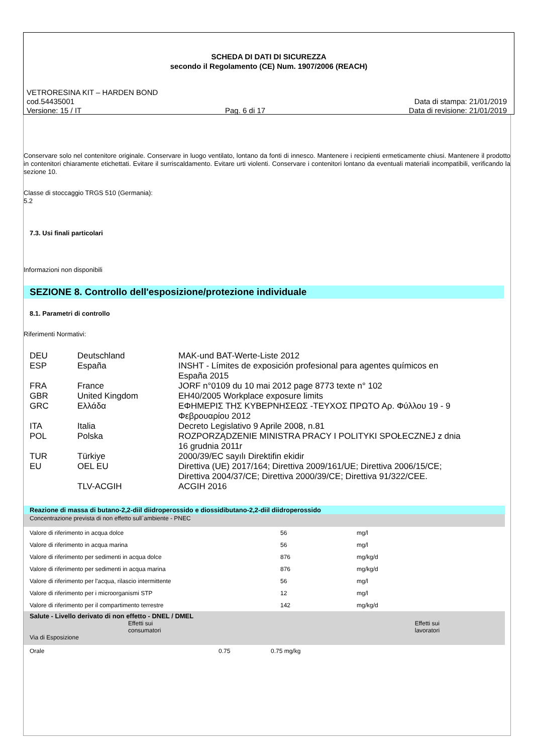SCHEDA DI DATI DI SICUREZZA
secondo il Regolamento (CE) Num. 1907/2006 (REACH)
VETRORESINA KIT – HARDEN BOND
cod.54435001 Data di stampa: 21/01/2019
Versione: 15 / IT Pag. 6 di 17 Data di revisione: 21/01/2019
Conservare solo nel contenitore originale. Conservare in luogo ventilato, lontano da fonti di innesco. Mantenere i recipienti ermeticamente chiusi. Mantenere il prodotto in contenitori chiaramente etichettati. Evitare il surriscaldamento. Evitare urti violenti. Conservare i contenitori lontano da eventuali materiali incompatibili, verificando la sezione 10.
Classe di stoccaggio TRGS 510 (Germania):
5.2
7.3. Usi finali particolari
Informazioni non disponibili
SEZIONE 8. Controllo dell'esposizione/protezione individuale
8.1. Parametri di controllo
Riferimenti Normativi:
| DEU | Deutschland | MAK-und BAT-Werte-Liste 2012 |
| ESP | España | INSHT - Límites de exposición profesional para agentes químicos en España 2015 |
| FRA | France | JORF n°0109 du 10 mai 2012 page 8773 texte n° 102 |
| GBR | United Kingdom | EH40/2005 Workplace exposure limits |
| GRC | Ελλάδα | ΕΦΗΜΕΡΙΣ ΤΗΣ ΚΥΒΕΡΝΗΣΕΩΣ -ΤΕΥΧΟΣ ΠΡΩΤΟ Αρ. Φύλλου 19 - 9 Φεβρουαρίου 2012 |
| ITA | Italia | Decreto Legislativo 9 Aprile 2008, n.81 |
| POL | Polska | ROZPORZĄDZENIE MINISTRA PRACY I POLITYKI SPOŁECZNEJ z dnia 16 grudnia 2011r |
| TUR | Türkiye | 2000/39/EC sayılı Direktifin ekidir |
| EU | OEL EU | Direttiva (UE) 2017/164; Direttiva 2009/161/UE; Direttiva 2006/15/CE; Direttiva 2004/37/CE; Direttiva 2000/39/CE; Direttiva 91/322/CEE. |
| | TLV-ACGIH | ACGIH 2016 |
| Reazione di massa di butano-2,2-diil diidroperossido e diossidibutano-2,2-diil diidroperossido | | |
| Concentrazione prevista di non effetto sull`ambiente - PNEC | | |
| Valore di riferimento in acqua dolce | 56 | mg/l |
| Valore di riferimento in acqua marina | 56 | mg/l |
| Valore di riferimento per sedimenti in acqua dolce | 876 | mg/kg/d |
| Valore di riferimento per sedimenti in acqua marina | 876 | mg/kg/d |
| Valore di riferimento per l'acqua, rilascio intermittente | 56 | mg/l |
| Valore di riferimento per i microorganismi STP | 12 | mg/l |
| Valore di riferimento per il compartimento terrestre | 142 | mg/kg/d |
| Salute - Livello derivato di non effetto - DNEL / DMEL | | | |
| Via di Esposizione | Effetti sui consumatori | | Effetti sui lavoratori |
| Orale | 0.75 | 0.75 mg/kg | |